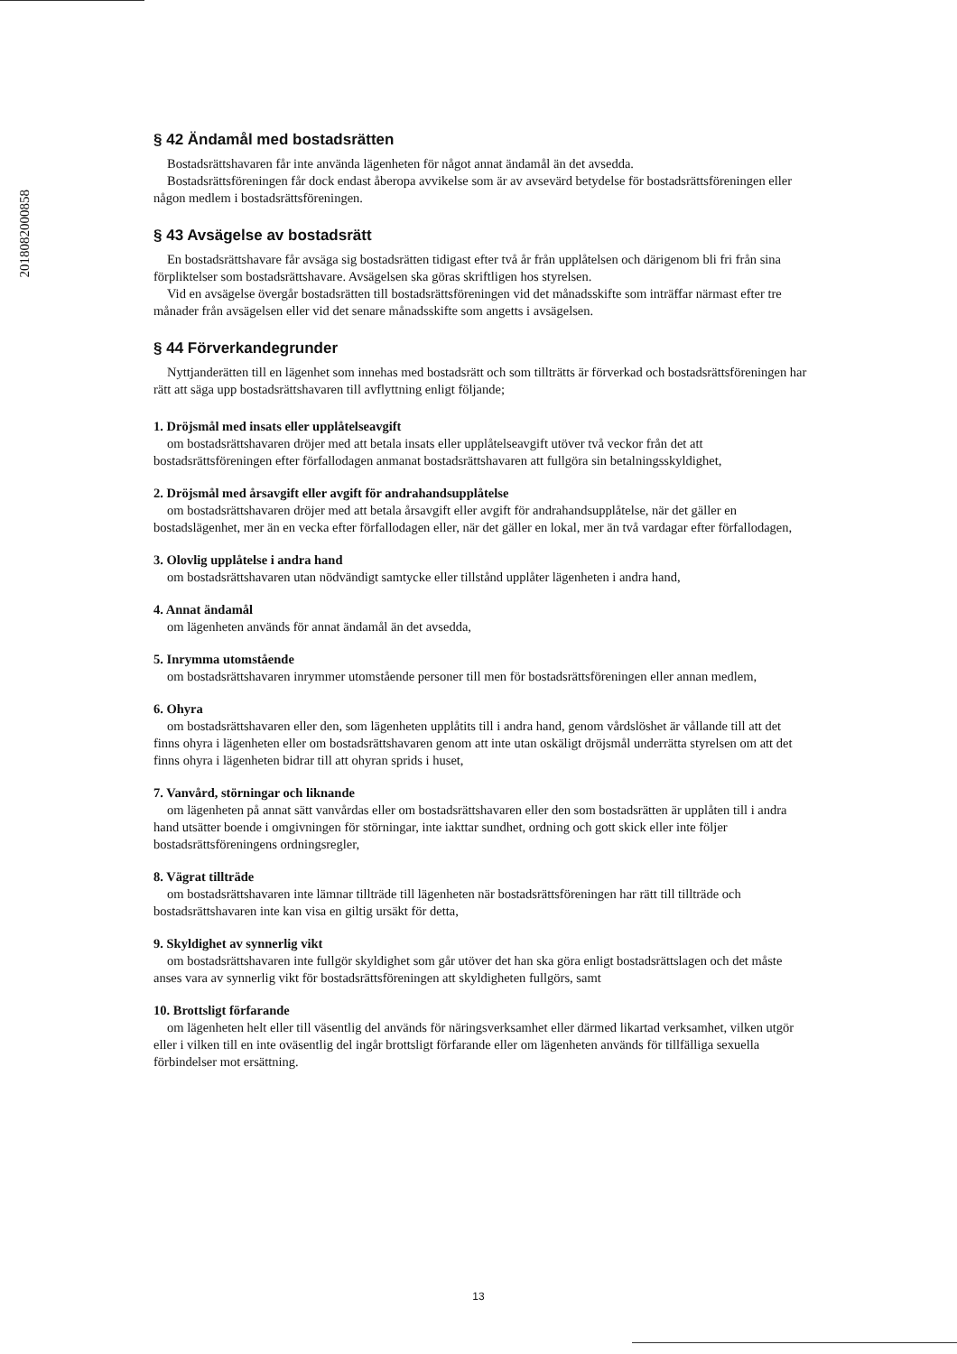201808200085​8
§ 42 Ändamål med bostadsrätten
Bostadsrättshavaren får inte använda lägenheten för något annat ändamål än det avsedda.
Bostadsrättsföreningen får dock endast åberopa avvikelse som är av avsevärd betydelse för bostadsrättsföreningen eller någon medlem i bostadsrättsföreningen.
§ 43 Avsägelse av bostadsrätt
En bostadsrättshavare får avsäga sig bostadsrätten tidigast efter två år från upplåtelsen och därigenom bli fri från sina förpliktelser som bostadsrättshavare. Avsägelsen ska göras skriftligen hos styrelsen.
Vid en avsägelse övergår bostadsrätten till bostadsrättsföreningen vid det månadsskifte som inträffar närmast efter tre månader från avsägelsen eller vid det senare månadsskifte som angetts i avsägelsen.
§ 44 Förverkandegrunder
Nyttjanderätten till en lägenhet som innehas med bostadsrätt och som tillträtts är förverkad och bostadsrättsföreningen har rätt att säga upp bostadsrättshavaren till avflyttning enligt följande;
1. Dröjsmål med insats eller upplåtelseavgift
om bostadsrättshavaren dröjer med att betala insats eller upplåtelseavgift utöver två veckor från det att bostadsrättsföreningen efter förfallodagen anmanat bostadsrättshavaren att fullgöra sin betalningsskyldighet,
2. Dröjsmål med årsavgift eller avgift för andrahandsupplåtelse
om bostadsrättshavaren dröjer med att betala årsavgift eller avgift för andrahandsupplåtelse, när det gäller en bostadslägenhet, mer än en vecka efter förfallodagen eller, när det gäller en lokal, mer än två vardagar efter förfallodagen,
3. Olovlig upplåtelse i andra hand
om bostadsrättshavaren utan nödvändigt samtycke eller tillstånd upplåter lägenheten i andra hand,
4. Annat ändamål
om lägenheten används för annat ändamål än det avsedda,
5. Inrymma utomstående
om bostadsrättshavaren inrymmer utomstående personer till men för bostadsrättsföreningen eller annan medlem,
6. Ohyra
om bostadsrättshavaren eller den, som lägenheten upplåtits till i andra hand, genom vårdslöshet är vållande till att det finns ohyra i lägenheten eller om bostadsrättshavaren genom att inte utan oskäligt dröjsmål underrätta styrelsen om att det finns ohyra i lägenheten bidrar till att ohyran sprids i huset,
7. Vanvård, störningar och liknande
om lägenheten på annat sätt vanvårdas eller om bostadsrättshavaren eller den som bostadsrätten är upplåten till i andra hand utsätter boende i omgivningen för störningar, inte iakttar sundhet, ordning och gott skick eller inte följer bostadsrättsföreningens ordningsregler,
8. Vägrat tillträde
om bostadsrättshavaren inte lämnar tillträde till lägenheten när bostadsrättsföreningen har rätt till tillträde och bostadsrättshavaren inte kan visa en giltig ursäkt för detta,
9. Skyldighet av synnerlig vikt
om bostadsrättshavaren inte fullgör skyldighet som går utöver det han ska göra enligt bostadsrättslagen och det måste anses vara av synnerlig vikt för bostadsrättsföreningen att skyldigheten fullgörs, samt
10. Brottsligt förfarande
om lägenheten helt eller till väsentlig del används för näringsverksamhet eller därmed likartad verksamhet, vilken utgör eller i vilken till en inte oväsentlig del ingår brottsligt förfarande eller om lägenheten används för tillfälliga sexuella förbindelser mot ersättning.
13